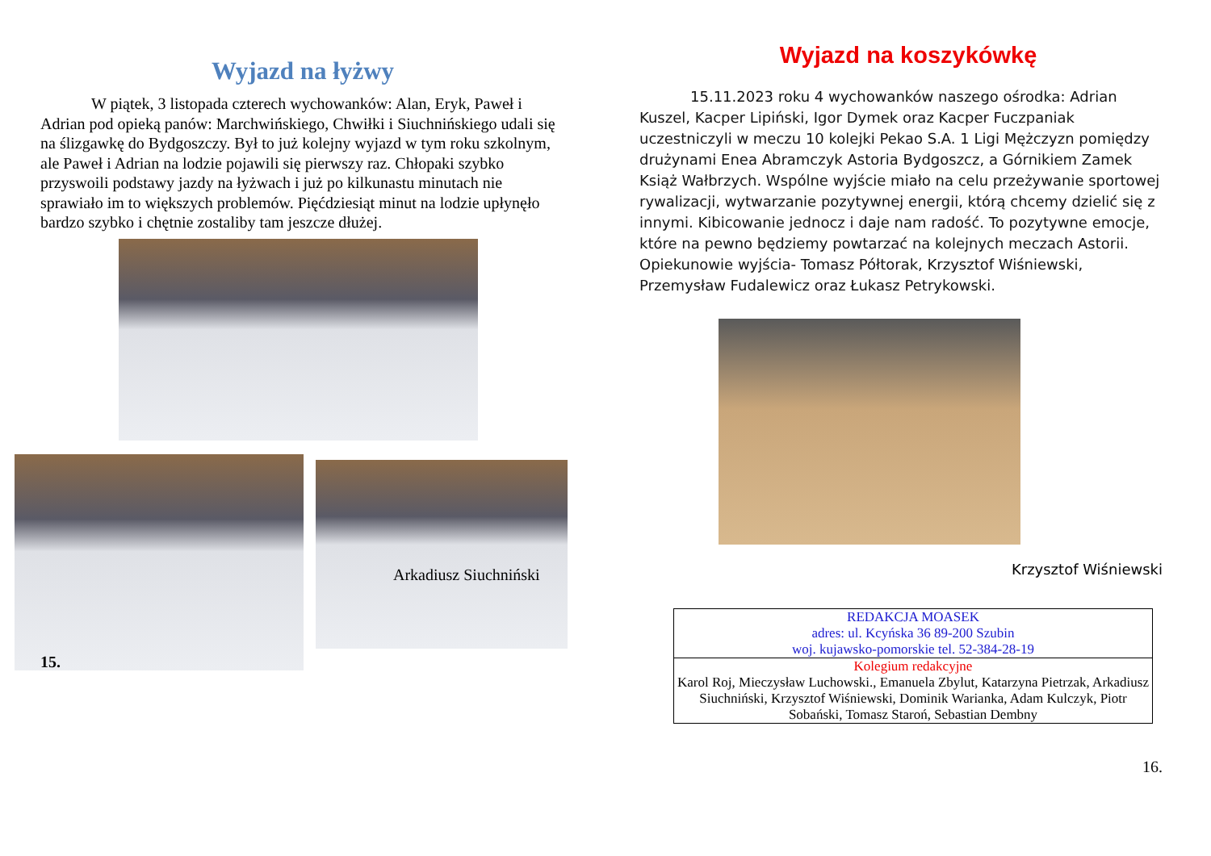Wyjazd na łyżwy
W piątek, 3 listopada czterech wychowanków: Alan, Eryk, Paweł i Adrian pod opieką panów: Marchwińskiego, Chwiłki i Siuchnińskiego udali się na ślizgawkę do Bydgoszczy. Był to już kolejny wyjazd w tym roku szkolnym, ale Paweł i Adrian na lodzie pojawili się pierwszy raz. Chłopaki szybko przyswoili podstawy jazdy na łyżwach i już po kilkunastu minutach nie sprawiało im to większych problemów. Pięćdziesiąt minut na lodzie upłynęło bardzo szybko i chętnie zostaliby tam jeszcze dłużej.
Arkadiusz Siuchniński
15.
Wyjazd na koszykówkę
15.11.2023 roku 4 wychowanków naszego ośrodka: Adrian Kuszel, Kacper Lipiński, Igor Dymek oraz Kacper Fuczpaniak uczestniczyli w meczu 10 kolejki Pekao S.A. 1 Ligi Mężczyzn pomiędzy drużynami Enea Abramczyk Astoria Bydgoszcz, a Górnikiem Zamek Książ Wałbrzych. Wspólne wyjście miało na celu przeżywanie sportowej rywalizacji, wytwarzanie pozytywnej energii, którą chcemy dzielić się z innymi. Kibicowanie jednocz i daje nam radość. To pozytywne emocje, które na pewno będziemy powtarzać na kolejnych meczach Astorii. Opiekunowie wyjścia- Tomasz Półtorak, Krzysztof Wiśniewski, Przemysław Fudalewicz oraz Łukasz Petrykowski.
Krzysztof Wiśniewski
| REDAKCJA MOASEK adres: ul. Kcyńska 36 89-200 Szubin woj. kujawsko-pomorskie tel. 52-384-28-19 |
| Kolegium redakcyjne Karol Roj, Mieczysław Luchowski., Emanuela Zbylut, Katarzyna Pietrzak, Arkadiusz Siuchniński, Krzysztof Wiśniewski, Dominik Warianka, Adam Kulczyk, Piotr Sobański, Tomasz Staroń, Sebastian Dembny |
16.